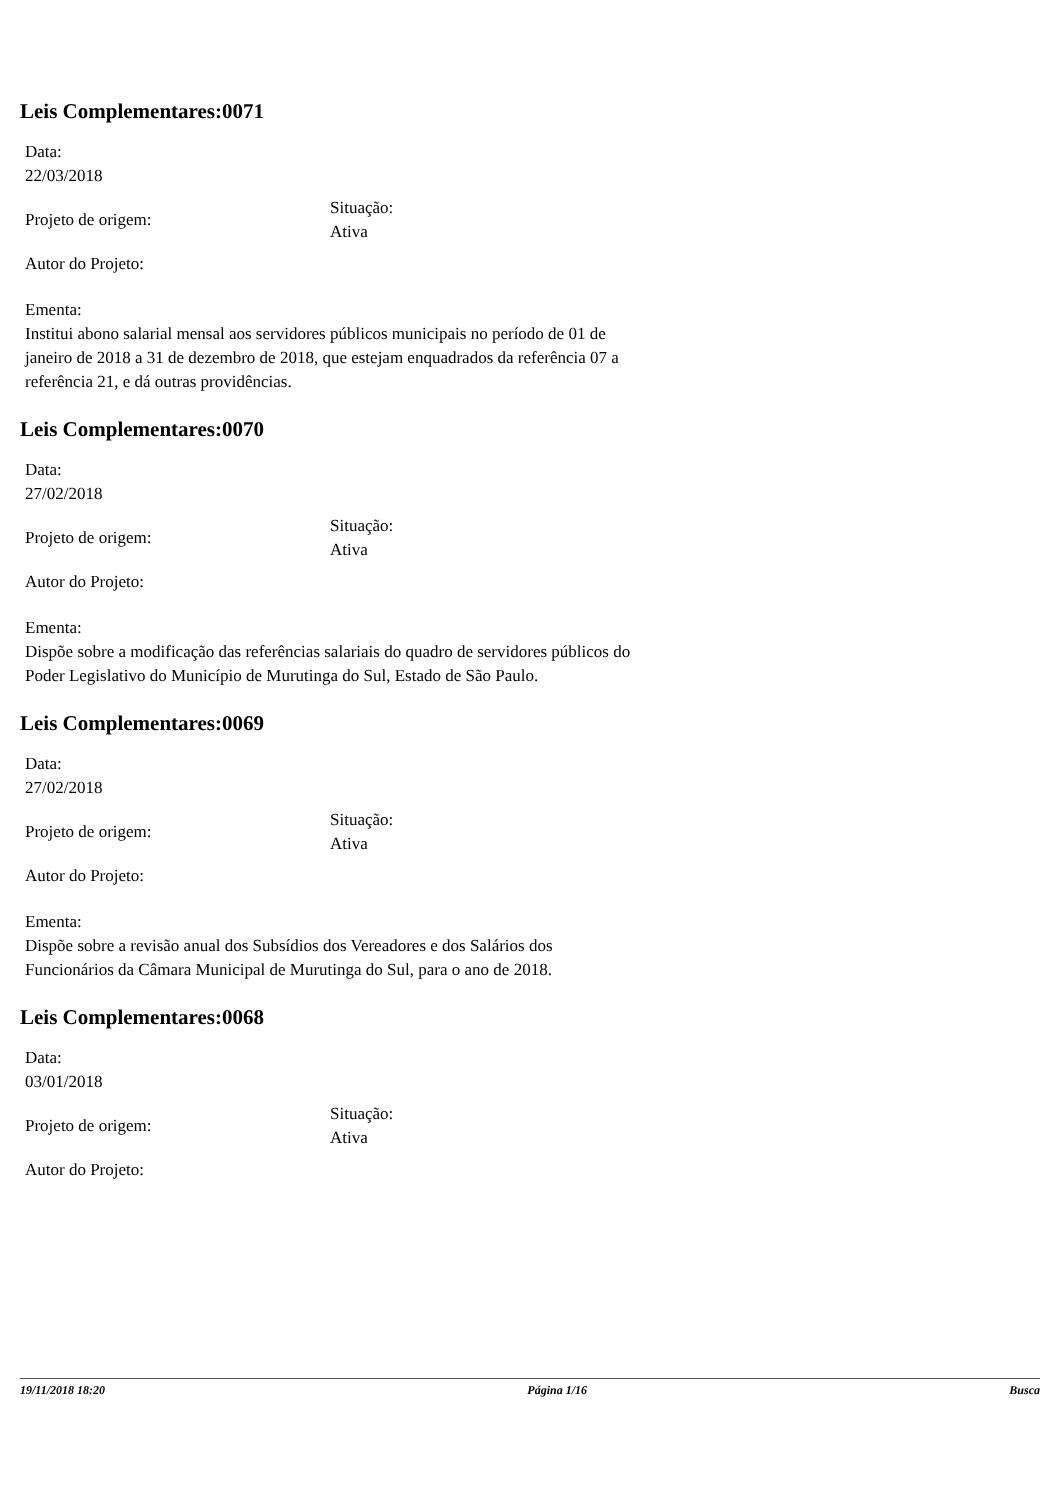Leis Complementares:0071
Data:
22/03/2018
Projeto de origem:
Situação:
Ativa
Autor do Projeto:
Ementa:
Institui abono salarial mensal aos servidores públicos municipais no período de 01 de janeiro de 2018 a 31 de dezembro de 2018, que estejam enquadrados da referência 07 a referência 21, e dá outras providências.
Leis Complementares:0070
Data:
27/02/2018
Projeto de origem:
Situação:
Ativa
Autor do Projeto:
Ementa:
Dispõe sobre a modificação das referências salariais do quadro de servidores públicos do Poder Legislativo do Município de Murutinga do Sul, Estado de São Paulo.
Leis Complementares:0069
Data:
27/02/2018
Projeto de origem:
Situação:
Ativa
Autor do Projeto:
Ementa:
Dispõe sobre a revisão anual dos Subsídios dos Vereadores e dos Salários dos Funcionários da Câmara Municipal de Murutinga do Sul, para o ano de 2018.
Leis Complementares:0068
Data:
03/01/2018
Projeto de origem:
Situação:
Ativa
Autor do Projeto:
19/11/2018 18:20 Página 1/16 Busca